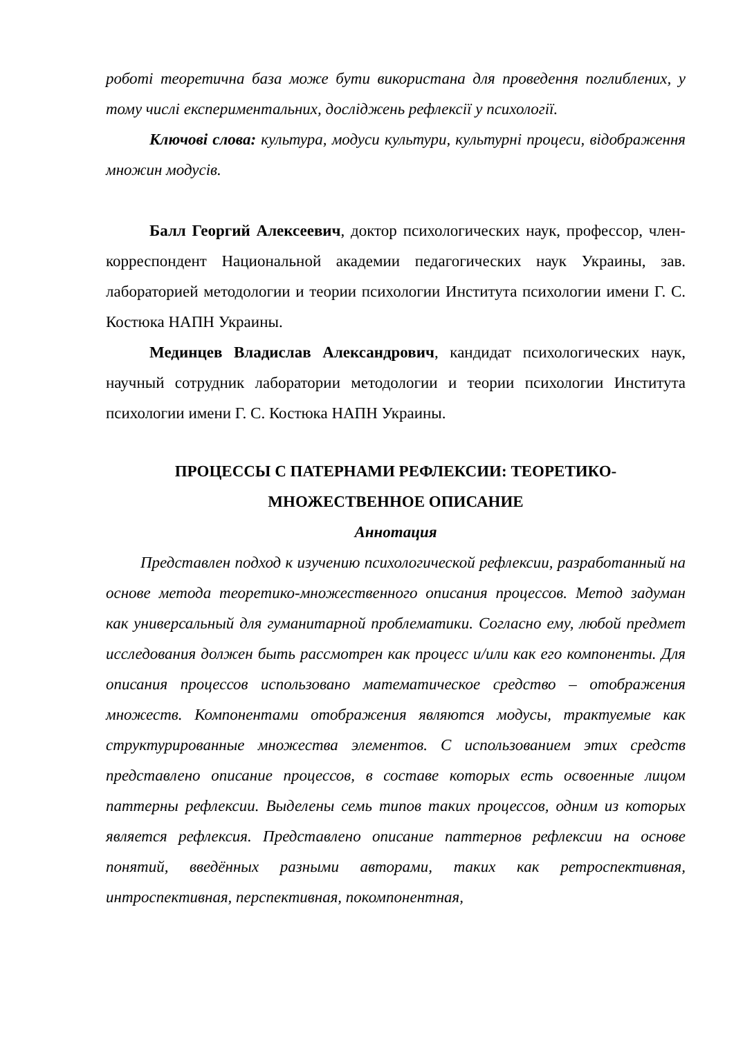роботі теоретична база може бути використана для проведення поглиблених, у тому числі експериментальних, досліджень рефлексії у психології.
Ключові слова: культура, модуси культури, культурні процеси, відображення множин модусів.
Балл Георгий Алексеевич, доктор психологических наук, профессор, член-корреспондент Национальной академии педагогических наук Украины, зав. лабораторией методологии и теории психологии Института психологии имени Г. С. Костюка НАПН Украины.
Мединцев Владислав Александрович, кандидат психологических наук, научный сотрудник лаборатории методологии и теории психологии Института психологии имени Г. С. Костюка НАПН Украины.
ПРОЦЕССЫ С ПАТЕРНАМИ РЕФЛЕКСИИ: ТЕОРЕТИКО-
МНОЖЕСТВЕННОЕ ОПИСАНИЕ
Аннотация
Представлен подход к изучению психологической рефлексии, разработанный на основе метода теоретико-множественного описания процессов. Метод задуман как универсальный для гуманитарной проблематики. Согласно ему, любой предмет исследования должен быть рассмотрен как процесс и/или как его компоненты. Для описания процессов использовано математическое средство – отображения множеств. Компонентами отображения являются модусы, трактуемые как структурированные множества элементов. С использованием этих средств представлено описание процессов, в составе которых есть освоенные лицом паттерны рефлексии. Выделены семь типов таких процессов, одним из которых является рефлексия. Представлено описание паттернов рефлексии на основе понятий, введённых разными авторами, таких как ретроспективная, интроспективная, перспективная, покомпонентная,